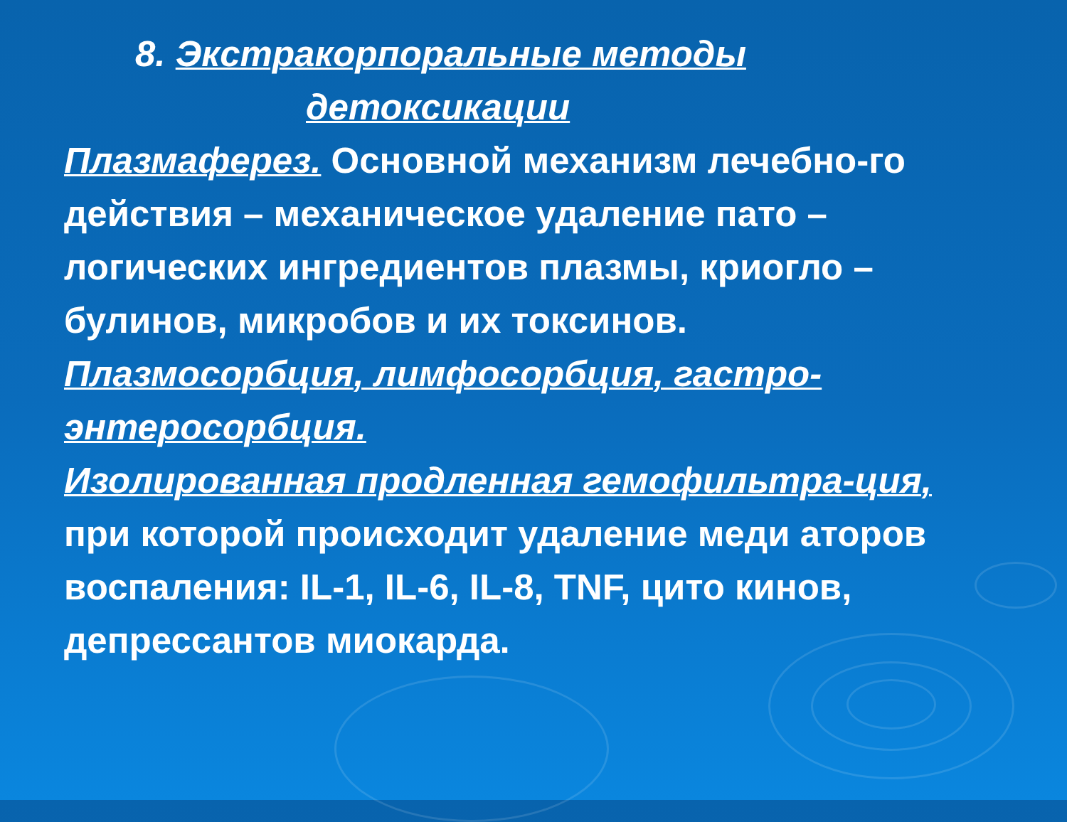8. Экстракорпоральные методы
детоксикации
Плазмаферез. Основной механизм лечебно-го действия – механическое удаление пато – логических ингредиентов плазмы, криогло – булинов, микробов и их токсинов.
Плазмосорбция, лимфосорбция, гастро-энтеросорбция.
Изолированная продленная гемофильтра-ция, при которой происходит удаление меди аторов воспаления: IL-1, IL-6, IL-8, TNF, цито кинов, депрессантов миокарда.